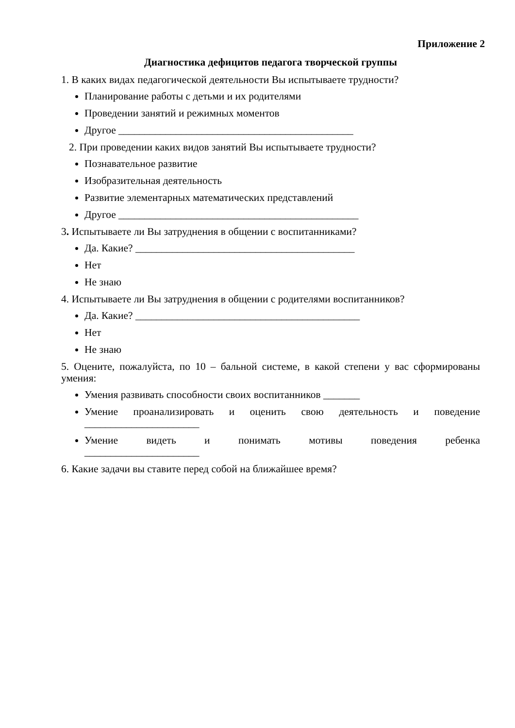Приложение 2
Диагностика дефицитов педагога творческой группы
1. В каких видах педагогической деятельности Вы испытываете трудности?
Планирование работы с детьми и их родителями
Проведении занятий и режимных моментов
Другое _____________________________________________
2. При проведении каких видов занятий Вы испытываете трудности?
Познавательное развитие
Изобразительная деятельность
Развитие элементарных математических представлений
Другое ______________________________________________
3. Испытываете ли Вы затруднения в общении с воспитанниками?
Да. Какие? __________________________________________
Нет
Не знаю
4. Испытываете ли Вы затруднения в общении с родителями воспитанников?
Да. Какие? ___________________________________________
Нет
Не знаю
5. Оцените, пожалуйста, по 10 – бальной системе, в какой степени у вас сформированы умения:
Умения развивать способности своих воспитанников _______
Умение проанализировать и оценить свою деятельность и поведение
______________________
Умение видеть и понимать мотивы поведения ребенка
______________________
6. Какие задачи вы ставите перед собой на ближайшее время?